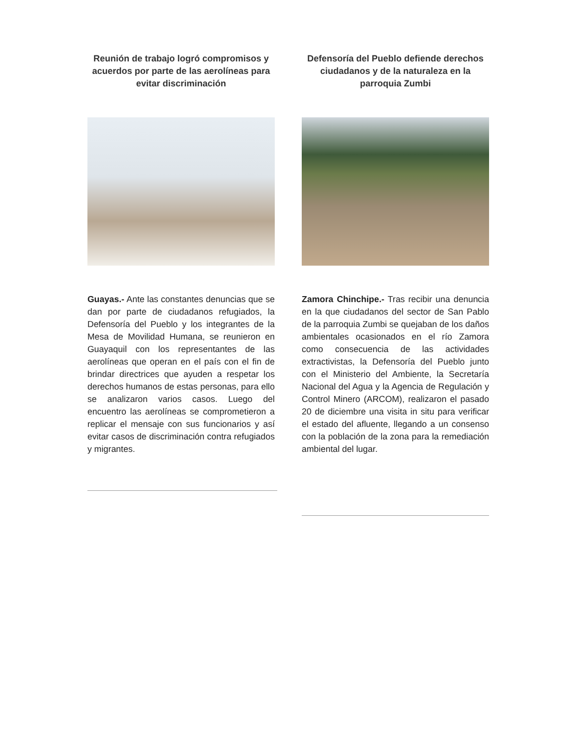Reunión de trabajo logró compromisos y acuerdos por parte de las aerolíneas para evitar discriminación
Guayas.- Ante las constantes denuncias que se dan por parte de ciudadanos refugiados, la Defensoría del Pueblo y los integrantes de la Mesa de Movilidad Humana, se reunieron en Guayaquil con los representantes de las aerolíneas que operan en el país con el fin de brindar directrices que ayuden a respetar los derechos humanos de estas personas, para ello se analizaron varios casos. Luego del encuentro las aerolíneas se comprometieron a replicar el mensaje con sus funcionarios y así evitar casos de discriminación contra refugiados y migrantes.
Defensoría del Pueblo defiende derechos ciudadanos y de la naturaleza en la parroquia Zumbi
Zamora Chinchipe.- Tras recibir una denuncia en la que ciudadanos del sector de San Pablo de la parroquia Zumbi se quejaban de los daños ambientales ocasionados en el río Zamora como consecuencia de las actividades extractivistas, la Defensoría del Pueblo junto con el Ministerio del Ambiente, la Secretaría Nacional del Agua y la Agencia de Regulación y Control Minero (ARCOM), realizaron el pasado 20 de diciembre una visita in situ para verificar el estado del afluente, llegando a un consenso con la población de la zona para la remediación ambiental del lugar.